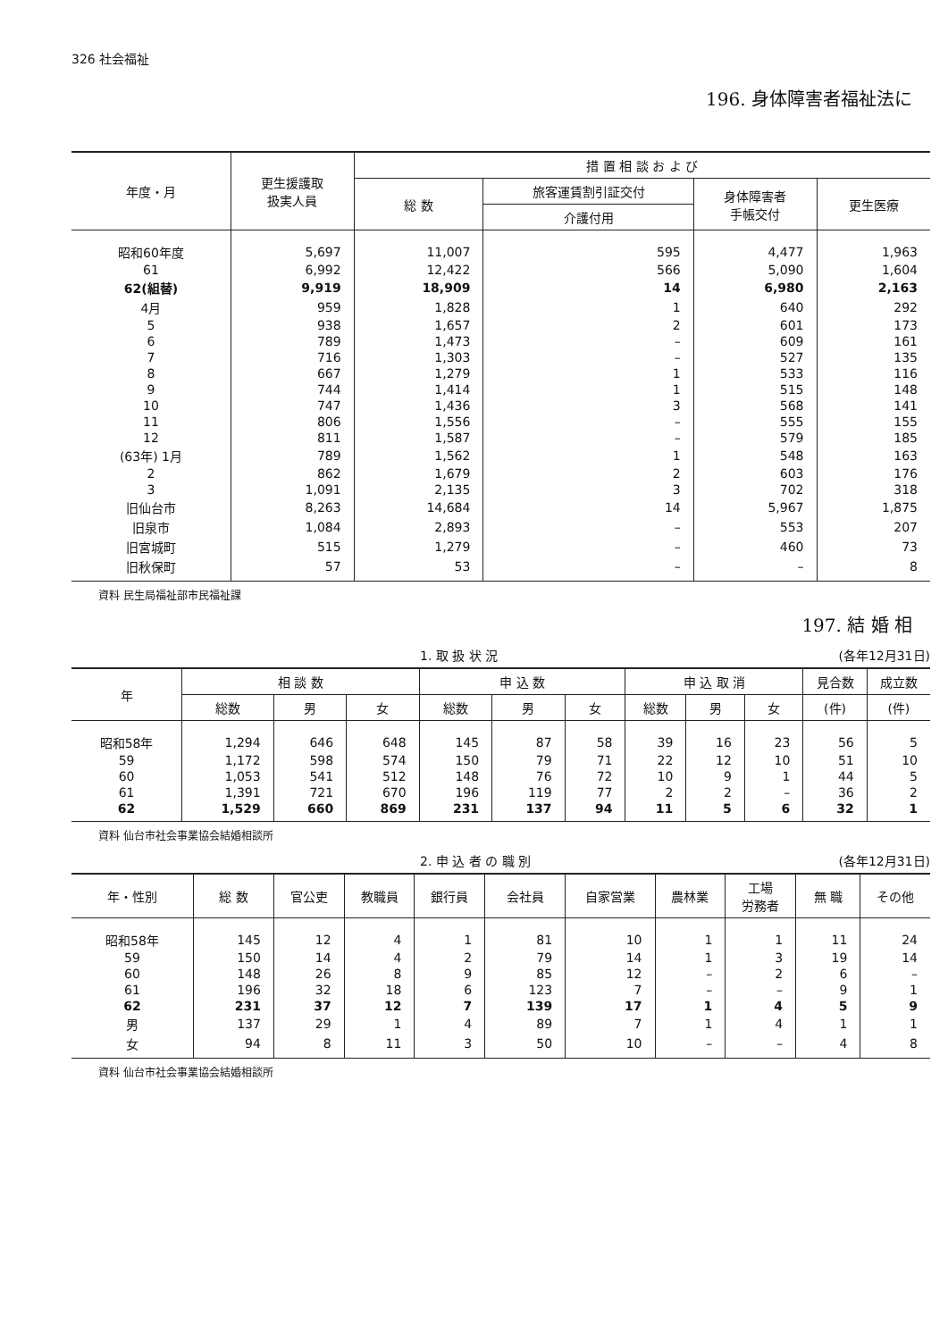326 社会福祉
196. 身体障害者福祉法に
| 年度・月 | 更生援護取 扱実人員 | 措 置 相 談 お よ び | | | |
| --- | --- | --- | --- | --- | --- |
| | | 総 数 | 旅客運賃割引証交付 | 身体障害者 手帳交付 | 更生医療 |
| | | | 介護付用 | | |
| 昭和60年度 | 5,697 | 11,007 | 595 | 4,477 | 1,963 |
| 61 | 6,992 | 12,422 | 566 | 5,090 | 1,604 |
| 62(組替) | 9,919 | 18,909 | 14 | 6,980 | 2,163 |
| 4月 | 959 | 1,828 | 1 | 640 | 292 |
| 5 | 938 | 1,657 | 2 | 601 | 173 |
| 6 | 789 | 1,473 | – | 609 | 161 |
| 7 | 716 | 1,303 | – | 527 | 135 |
| 8 | 667 | 1,279 | 1 | 533 | 116 |
| 9 | 744 | 1,414 | 1 | 515 | 148 |
| 10 | 747 | 1,436 | 3 | 568 | 141 |
| 11 | 806 | 1,556 | – | 555 | 155 |
| 12 | 811 | 1,587 | – | 579 | 185 |
| (63年) 1月 | 789 | 1,562 | 1 | 548 | 163 |
| 2 | 862 | 1,679 | 2 | 603 | 176 |
| 3 | 1,091 | 2,135 | 3 | 702 | 318 |
| 旧仙台市 | 8,263 | 14,684 | 14 | 5,967 | 1,875 |
| 旧泉市 | 1,084 | 2,893 | – | 553 | 207 |
| 旧宮城町 | 515 | 1,279 | – | 460 | 73 |
| 旧秋保町 | 57 | 53 | – | – | 8 |
資料 民生局福祉部市民福祉課
197. 結 婚 相
1. 取 扱 状 況 (各年12月31日)
| 年 | 相 談 数 | | | 申 込 数 | | | 申 込 取 消 | | | 見合数 | 成立数 |
| --- | --- | --- | --- | --- | --- | --- | --- | --- | --- | --- | --- |
| | 総数 | 男 | 女 | 総数 | 男 | 女 | 総数 | 男 | 女 | (件) | (件) |
| 昭和58年 | 1,294 | 646 | 648 | 145 | 87 | 58 | 39 | 16 | 23 | 56 | 5 |
| 59 | 1,172 | 598 | 574 | 150 | 79 | 71 | 22 | 12 | 10 | 51 | 10 |
| 60 | 1,053 | 541 | 512 | 148 | 76 | 72 | 10 | 9 | 1 | 44 | 5 |
| 61 | 1,391 | 721 | 670 | 196 | 119 | 77 | 2 | 2 | – | 36 | 2 |
| 62 | 1,529 | 660 | 869 | 231 | 137 | 94 | 11 | 5 | 6 | 32 | 1 |
資料 仙台市社会事業協会結婚相談所
2. 申 込 者 の 職 別 (各年12月31日)
| 年・性別 | 総 数 | 官公吏 | 教職員 | 銀行員 | 会社員 | 自家営業 | 農林業 | 工場 労務者 | 無 職 | その他 |
| --- | --- | --- | --- | --- | --- | --- | --- | --- | --- | --- |
| 昭和58年 | 145 | 12 | 4 | 1 | 81 | 10 | 1 | 1 | 11 | 24 |
| 59 | 150 | 14 | 4 | 2 | 79 | 14 | 1 | 3 | 19 | 14 |
| 60 | 148 | 26 | 8 | 9 | 85 | 12 | – | 2 | 6 | – |
| 61 | 196 | 32 | 18 | 6 | 123 | 7 | – | – | 9 | 1 |
| 62 | 231 | 37 | 12 | 7 | 139 | 17 | 1 | 4 | 5 | 9 |
| 男 | 137 | 29 | 1 | 4 | 89 | 7 | 1 | 4 | 1 | 1 |
| 女 | 94 | 8 | 11 | 3 | 50 | 10 | – | – | 4 | 8 |
資料 仙台市社会事業協会結婚相談所